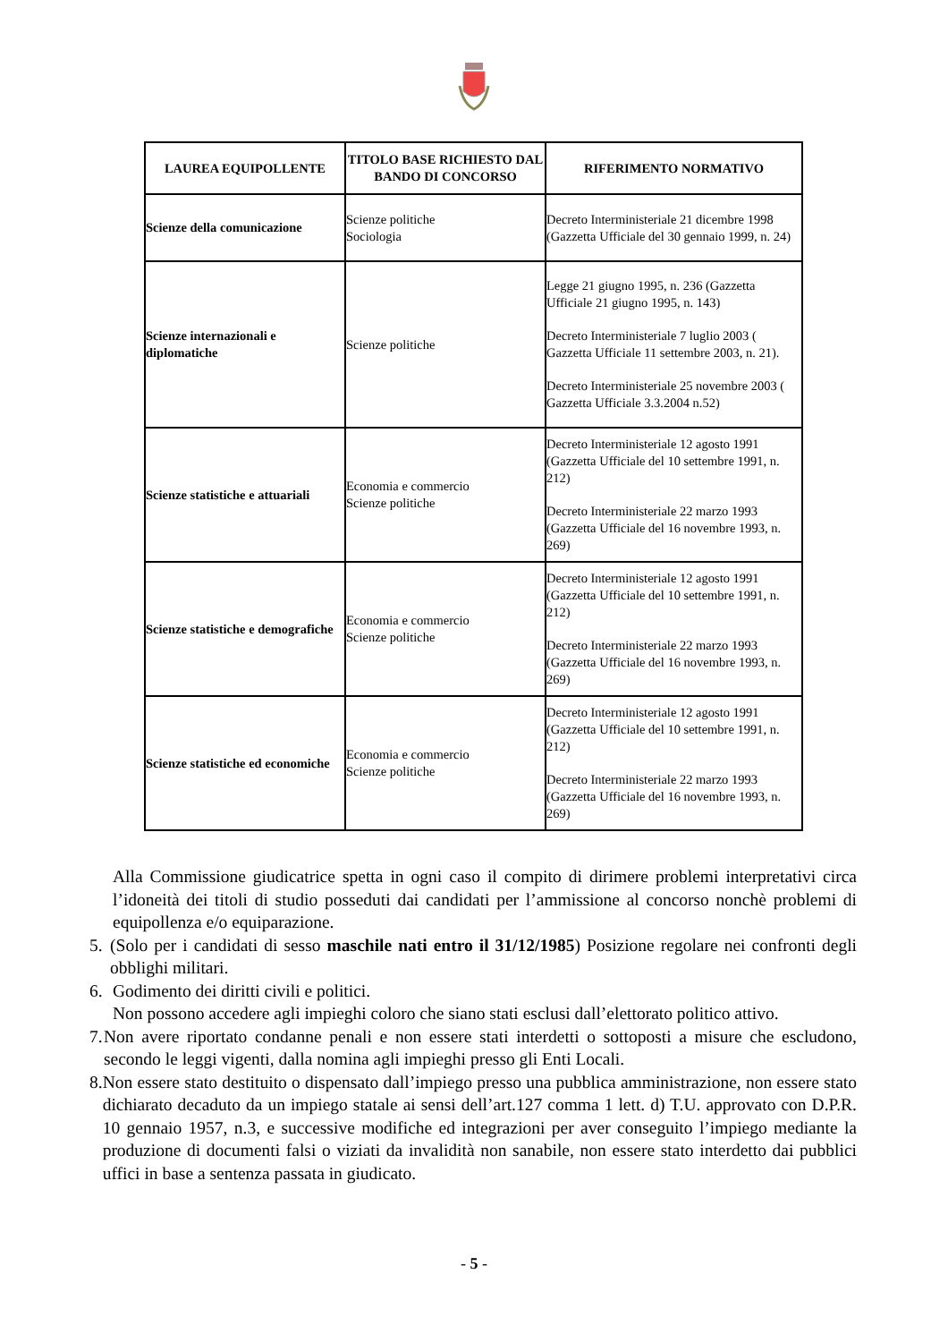| LAUREA EQUIPOLLENTE | TITOLO BASE RICHIESTO DAL BANDO DI CONCORSO | RIFERIMENTO NORMATIVO |
| --- | --- | --- |
| Scienze della comunicazione | Scienze politiche Sociologia | Decreto Interministeriale 21 dicembre 1998 (Gazzetta Ufficiale del 30 gennaio 1999, n. 24) |
| Scienze internazionali e diplomatiche | Scienze politiche | Legge 21 giugno 1995, n. 236 (Gazzetta Ufficiale 21 giugno 1995, n. 143) Decreto Interministeriale 7 luglio 2003 ( Gazzetta Ufficiale 11 settembre 2003, n. 21). Decreto Interministeriale 25 novembre 2003 ( Gazzetta Ufficiale 3.3.2004 n.52) |
| Scienze statistiche e attuariali | Economia e commercio Scienze politiche | Decreto Interministeriale 12 agosto 1991 (Gazzetta Ufficiale del 10 settembre 1991, n. 212) Decreto Interministeriale 22 marzo 1993 (Gazzetta Ufficiale del 16 novembre 1993, n. 269) |
| Scienze statistiche e demografiche | Economia e commercio Scienze politiche | Decreto Interministeriale 12 agosto 1991 (Gazzetta Ufficiale del 10 settembre 1991, n. 212) Decreto Interministeriale 22 marzo 1993 (Gazzetta Ufficiale del 16 novembre 1993, n. 269) |
| Scienze statistiche ed economiche | Economia e commercio Scienze politiche | Decreto Interministeriale 12 agosto 1991 (Gazzetta Ufficiale del 10 settembre 1991, n. 212) Decreto Interministeriale 22 marzo 1993 (Gazzetta Ufficiale del 16 novembre 1993, n. 269) |
Alla Commissione giudicatrice spetta in ogni caso il compito di dirimere problemi interpretativi circa l’idoneità dei titoli di studio posseduti dai candidati per l’ammissione al concorso nonchè problemi di equipollenza e/o equiparazione.
5. (Solo per i candidati di sesso maschile nati entro il 31/12/1985) Posizione regolare nei confronti degli obblighi militari.
6. Godimento dei diritti civili e politici.
Non possono accedere agli impieghi coloro che siano stati esclusi dall’elettorato politico attivo.
7. Non avere riportato condanne penali e non essere stati interdetti o sottoposti a misure che escludono, secondo le leggi vigenti, dalla nomina agli impieghi presso gli Enti Locali.
8. Non essere stato destituito o dispensato dall’impiego presso una pubblica amministrazione, non essere stato dichiarato decaduto da un impiego statale ai sensi dell’art.127 comma 1 lett. d) T.U. approvato con D.P.R. 10 gennaio 1957, n.3, e successive modifiche ed integrazioni per aver conseguito l’impiego mediante la produzione di documenti falsi o viziati da invalidità non sanabile, non essere stato interdetto dai pubblici uffici in base a sentenza passata in giudicato.
- 5 -